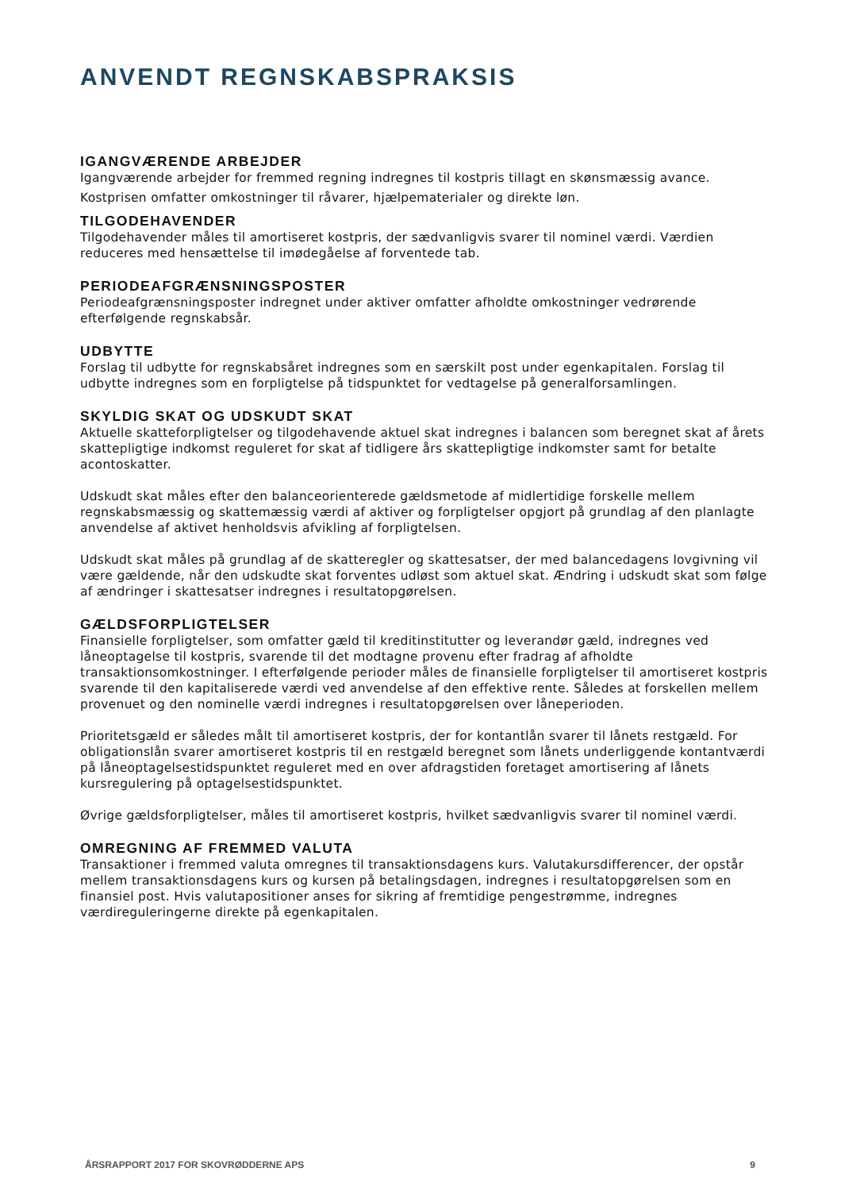ANVENDT REGNSKABSPRAKSIS
IGANGVÆRENDE ARBEJDER
Igangværende arbejder for fremmed regning indregnes til kostpris tillagt en skønsmæssig avance.
Kostprisen omfatter omkostninger til råvarer, hjælpematerialer og direkte løn.
TILGODEHAVENDER
Tilgodehavender måles til amortiseret kostpris, der sædvanligvis svarer til nominel værdi. Værdien reduceres med hensættelse til imødegåelse af forventede tab.
PERIODEAFGRÆNSNINGSPOSTER
Periodeafgrænsningsposter indregnet under aktiver omfatter afholdte omkostninger vedrørende efterfølgende regnskabsår.
UDBYTTE
Forslag til udbytte for regnskabsåret indregnes som en særskilt post under egenkapitalen. Forslag til udbytte indregnes som en forpligtelse på tidspunktet for vedtagelse på generalforsamlingen.
SKYLDIG SKAT OG UDSKUDT SKAT
Aktuelle skatteforpligtelser og tilgodehavende aktuel skat indregnes i balancen som beregnet skat af årets skattepligtige indkomst reguleret for skat af tidligere års skattepligtige indkomster samt for betalte acontoskatter.
Udskudt skat måles efter den balanceorienterede gældsmetode af midlertidige forskelle mellem regnskabsmæssig og skattemæssig værdi af aktiver og forpligtelser opgjort på grundlag af den planlagte anvendelse af aktivet henholdsvis afvikling af forpligtelsen.
Udskudt skat måles på grundlag af de skatteregler og skattesatser, der med balancedagens lovgivning vil være gældende, når den udskudte skat forventes udløst som aktuel skat. Ændring i udskudt skat som følge af ændringer i skattesatser indregnes i resultatopgørelsen.
GÆLDSFORPLIGTELSER
Finansielle forpligtelser, som omfatter gæld til kreditinstitutter og leverandør gæld, indregnes ved låneoptagelse til kostpris, svarende til det modtagne provenu efter fradrag af afholdte transaktionsomkostninger. I efterfølgende perioder måles de finansielle forpligtelser til amortiseret kostpris svarende til den kapitaliserede værdi ved anvendelse af den effektive rente. Således at forskellen mellem provenuet og den nominelle værdi indregnes i resultatopgørelsen over låneperioden.
Prioritetsgæld er således målt til amortiseret kostpris, der for kontantlån svarer til lånets restgæld. For obligationslån svarer amortiseret kostpris til en restgæld beregnet som lånets underliggende kontantværdi på låneoptagelsestidspunktet reguleret med en over afdragstiden foretaget amortisering af lånets kursregulering på optagelsestidspunktet.
Øvrige gældsforpligtelser, måles til amortiseret kostpris, hvilket sædvanligvis svarer til nominel værdi.
OMREGNING AF FREMMED VALUTA
Transaktioner i fremmed valuta omregnes til transaktionsdagens kurs. Valutakursdifferencer, der opstår mellem transaktionsdagens kurs og kursen på betalingsdagen, indregnes i resultatopgørelsen som en finansiel post. Hvis valutapositioner anses for sikring af fremtidige pengestrømme, indregnes værdireguleringerne direkte på egenkapitalen.
ÅRSRAPPORT 2017 FOR SKOVRØDDERNE APS 9